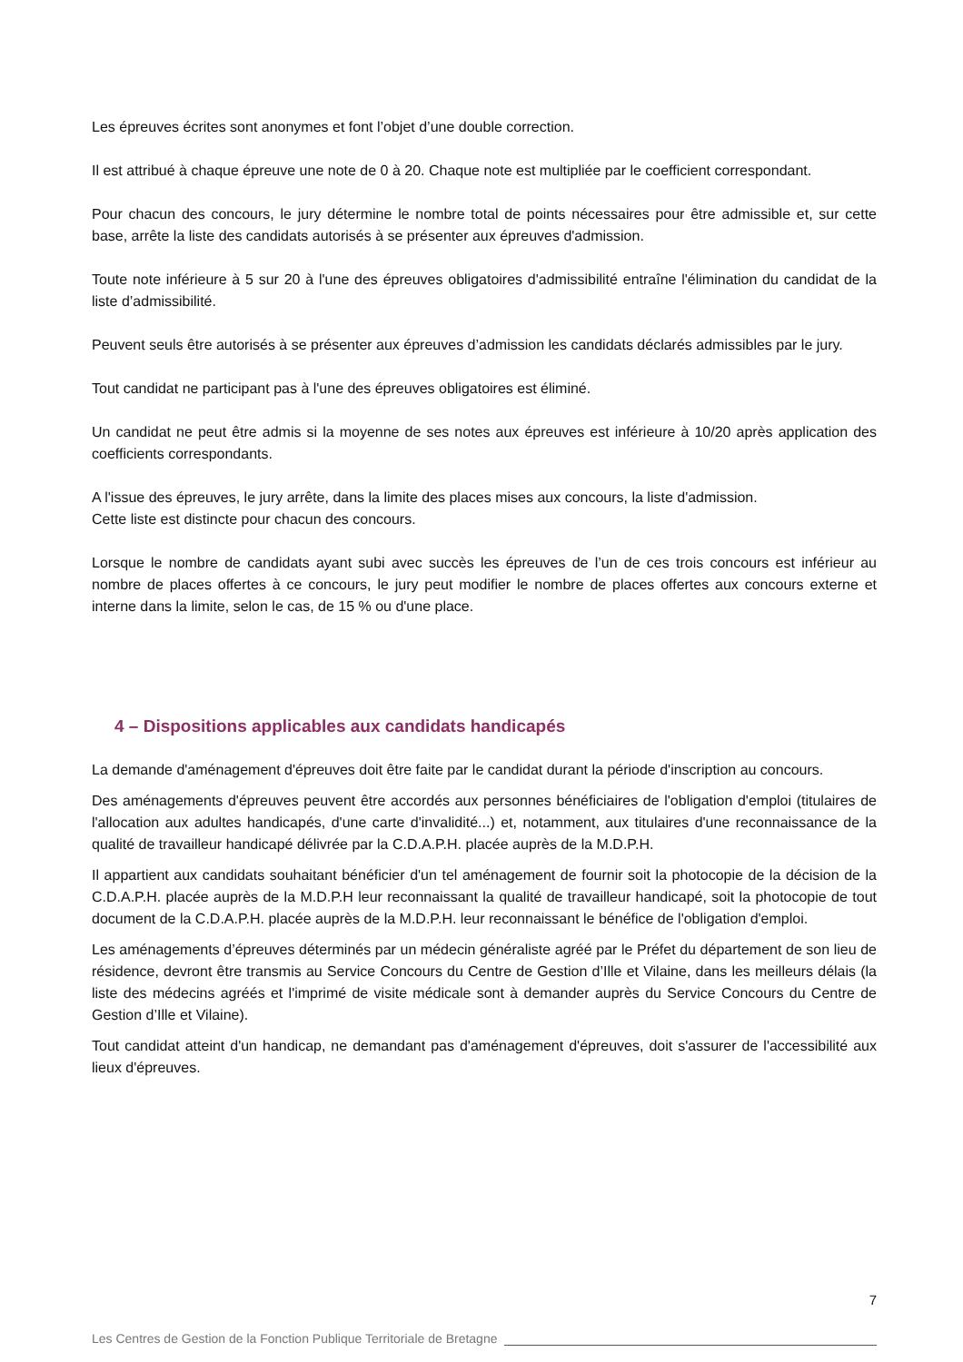Les épreuves écrites sont anonymes et font l’objet d’une double correction.
Il est attribué à chaque épreuve une note de 0 à 20. Chaque note est multipliée par le coefficient correspondant.
Pour chacun des concours, le jury détermine le nombre total de points nécessaires pour être admissible et, sur cette base, arrête la liste des candidats autorisés à se présenter aux épreuves d'admission.
Toute note inférieure à 5 sur 20 à l'une des épreuves obligatoires d'admissibilité entraîne l'élimination du candidat de la liste d’admissibilité.
Peuvent seuls être autorisés à se présenter aux épreuves d’admission les candidats déclarés admissibles par le jury.
Tout candidat ne participant pas à l'une des épreuves obligatoires est éliminé.
Un candidat ne peut être admis si la moyenne de ses notes aux épreuves est inférieure à 10/20 après application des coefficients correspondants.
A l'issue des épreuves, le jury arrête, dans la limite des places mises aux concours, la liste d'admission.
Cette liste est distincte pour chacun des concours.
Lorsque le nombre de candidats ayant subi avec succès les épreuves de l’un de ces trois concours est inférieur au nombre de places offertes à ce concours, le jury peut modifier le nombre de places offertes aux concours externe et interne dans la limite, selon le cas, de 15 % ou d'une place.
4 – Dispositions applicables aux candidats handicapés
La demande d'aménagement d'épreuves doit être faite par le candidat durant la période d'inscription au concours.
Des aménagements d'épreuves peuvent être accordés aux personnes bénéficiaires de l'obligation d'emploi (titulaires de l'allocation aux adultes handicapés, d'une carte d'invalidité...) et, notamment, aux titulaires d'une reconnaissance de la qualité de travailleur handicapé délivrée par la C.D.A.P.H. placée auprès de la M.D.P.H.
Il appartient aux candidats souhaitant bénéficier d'un tel aménagement de fournir soit la photocopie de la décision de la C.D.A.P.H. placée auprès de la M.D.P.H leur reconnaissant la qualité de travailleur handicapé, soit la photocopie de tout document de la C.D.A.P.H. placée auprès de la M.D.P.H. leur reconnaissant le bénéfice de l'obligation d'emploi.
Les aménagements d’épreuves déterminés par un médecin généraliste agréé par le Préfet du département de son lieu de résidence, devront être transmis au Service Concours du Centre de Gestion d’Ille et Vilaine, dans les meilleurs délais (la liste des médecins agréés et l'imprimé de visite médicale sont à demander auprès du Service Concours du Centre de Gestion d’Ille et Vilaine).
Tout candidat atteint d'un handicap, ne demandant pas d'aménagement d'épreuves, doit s'assurer de l'accessibilité aux lieux d'épreuves.
7
Les Centres de Gestion de la Fonction Publique Territoriale de Bretagne